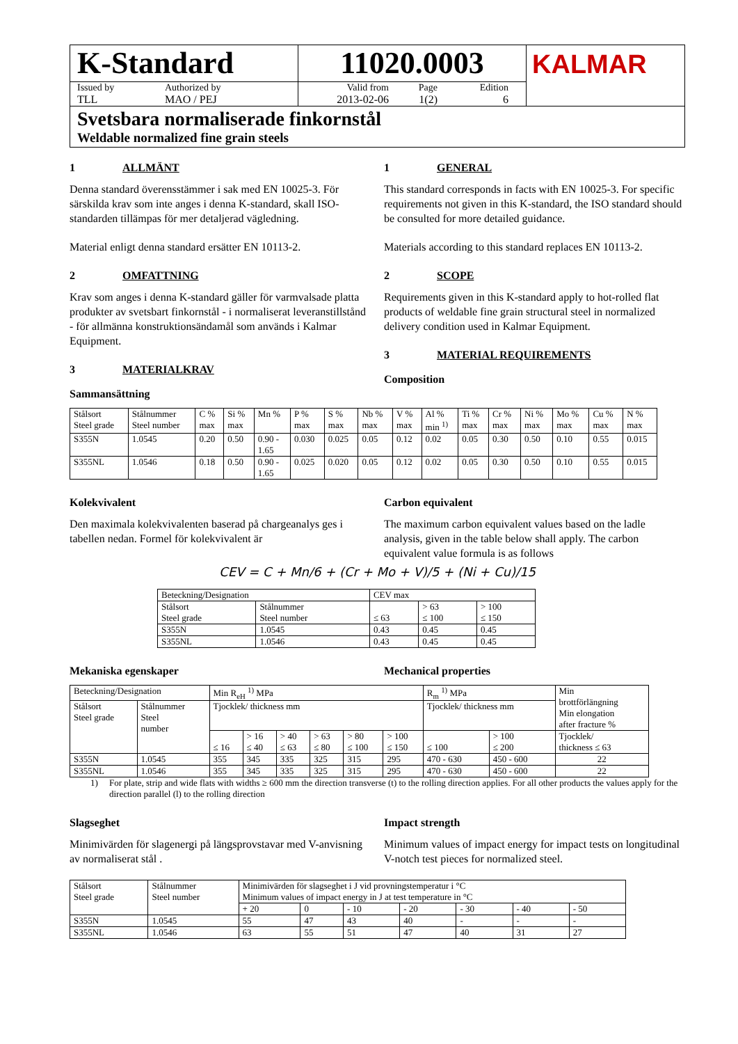K-Standard
Issued by
TLL
Authorized by
MAO / PEJ
11020.0003
Valid from
2013-02-06
Page
1(2)
Edition
6
KALMAR
Svetsbara normaliserade finkornstål
Weldable normalized fine grain steels
1 ALLMÄNT
Denna standard överensstämmer i sak med EN 10025-3. För särskilda krav som inte anges i denna K-standard, skall ISO-standarden tillämpas för mer detaljerad vägledning.
Material enligt denna standard ersätter EN 10113-2.
2 OMFATTNING
Krav som anges i denna K-standard gäller för varmvalsade platta produkter av svetsbart finkornstål - i normaliserat leveranstillstånd - för allmänna konstruktionsändamål som används i Kalmar Equipment.
3 MATERIALKRAV
Sammansättning
1 GENERAL
This standard corresponds in facts with EN 10025-3. For specific requirements not given in this K-standard, the ISO standard should be consulted for more detailed guidance.
Materials according to this standard replaces EN 10113-2.
2 SCOPE
Requirements given in this K-standard apply to hot-rolled flat products of weldable fine grain structural steel in normalized delivery condition used in Kalmar Equipment.
3 MATERIAL REQUIREMENTS
Composition
| Stålsort Steel grade | Stålnummer Steel number | C % max | Si % max | Mn % | P % max | S % max | Nb % max | V % max | Al % min <sup>1)</sup> | Ti % max | Cr % max | Ni % max | Mo % max | Cu % max | N % max |
| --- | --- | --- | --- | --- | --- | --- | --- | --- | --- | --- | --- | --- | --- | --- | --- |
| S355N | 1.0545 | 0.20 | 0.50 | 0.90 - 1.65 | 0.030 | 0.025 | 0.05 | 0.12 | 0.02 | 0.05 | 0.30 | 0.50 | 0.10 | 0.55 | 0.015 |
| S355NL | 1.0546 | 0.18 | 0.50 | 0.90 - 1.65 | 0.025 | 0.020 | 0.05 | 0.12 | 0.02 | 0.05 | 0.30 | 0.50 | 0.10 | 0.55 | 0.015 |
Kolekvivalent
Den maximala kolekvivalenten baserad på chargeanalys ges i tabellen nedan. Formel för kolekvivalent är
Carbon equivalent
The maximum carbon equivalent values based on the ladle analysis, given in the table below shall apply. The carbon equivalent value formula is as follows
CEV = C + Mn/6 + (Cr + Mo + V)/5 + (Ni + Cu)/15
| Beteckning/Designation | | CEV max | | |
| --- | --- | --- | --- | --- |
| Stålsort Steel grade | Stålnummer Steel number | ≤ 63 | > 63 ≤ 100 | > 100 ≤ 150 |
| S355N | 1.0545 | 0.43 | 0.45 | 0.45 |
| S355NL | 1.0546 | 0.43 | 0.45 | 0.45 |
Mekaniska egenskaper Mechanical properties
| Beteckning/Designation | | Min R<sub>eH</sub> <sup>1)</sup> MPa | | | | | | R<sub>m</sub> <sup>1)</sup> MPa | | Min brottförlängning Min elongation after fracture % |
| --- | --- | --- | --- | --- | --- | --- | --- | --- | --- | --- |
| Stålsort Steel grade | Stålnummer Steel number | Tjocklek/ thickness mm | | | | | | Tjocklek/ thickness mm | | |
| | | ≤ 16 | > 16 ≤ 40 | > 40 ≤ 63 | > 63 ≤ 80 | > 80 ≤ 100 | > 100 ≤ 150 | ≤ 100 | > 100 ≤ 200 | Tjocklek/ thickness ≤ 63 |
| S355N | 1.0545 | 355 | 345 | 335 | 325 | 315 | 295 | 470 - 630 | 450 - 600 | 22 |
| S355NL | 1.0546 | 355 | 345 | 335 | 325 | 315 | 295 | 470 - 630 | 450 - 600 | 22 |
1) For plate, strip and wide flats with widths ≥ 600 mm the direction transverse (t) to the rolling direction applies. For all other products the values apply for the direction parallel (l) to the rolling direction
Slagseghet
Minimivärden för slagenergi på längsprovstavar med V-anvisning av normaliserat stål .
Impact strength
Minimum values of impact energy for impact tests on longitudinal V-notch test pieces for normalized steel.
| Stålsort Steel grade | Stålnummer Steel number | Minimivärden för slagseghet i J vid provningstemperatur i °C Minimum values of impact energy in J at test temperature in °C | | | | | | |
| --- | --- | --- | --- | --- | --- | --- | --- | --- |
| | | + 20 | 0 | - 10 | - 20 | - 30 | - 40 | - 50 |
| S355N | 1.0545 | 55 | 47 | 43 | 40 | - | - | - |
| S355NL | 1.0546 | 63 | 55 | 51 | 47 | 40 | 31 | 27 |